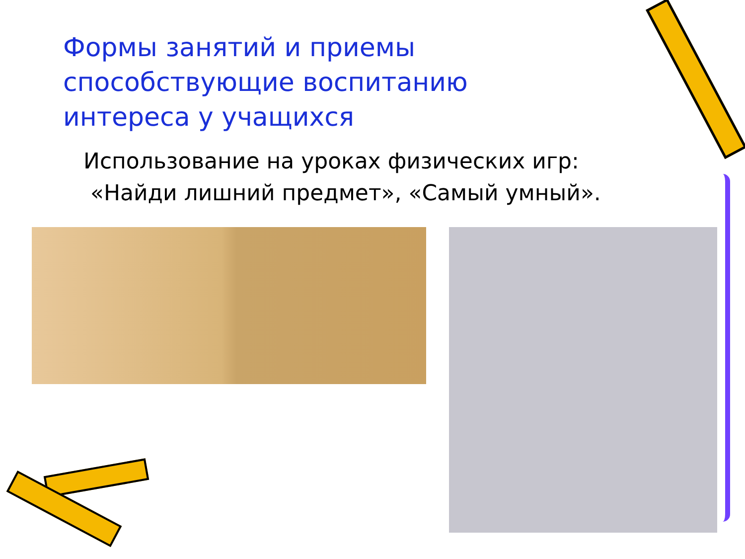Формы занятий и приемы способствующие воспитанию интереса у учащихся
Использование на уроках физических игр:
«Найди лишний предмет», «Самый умный».